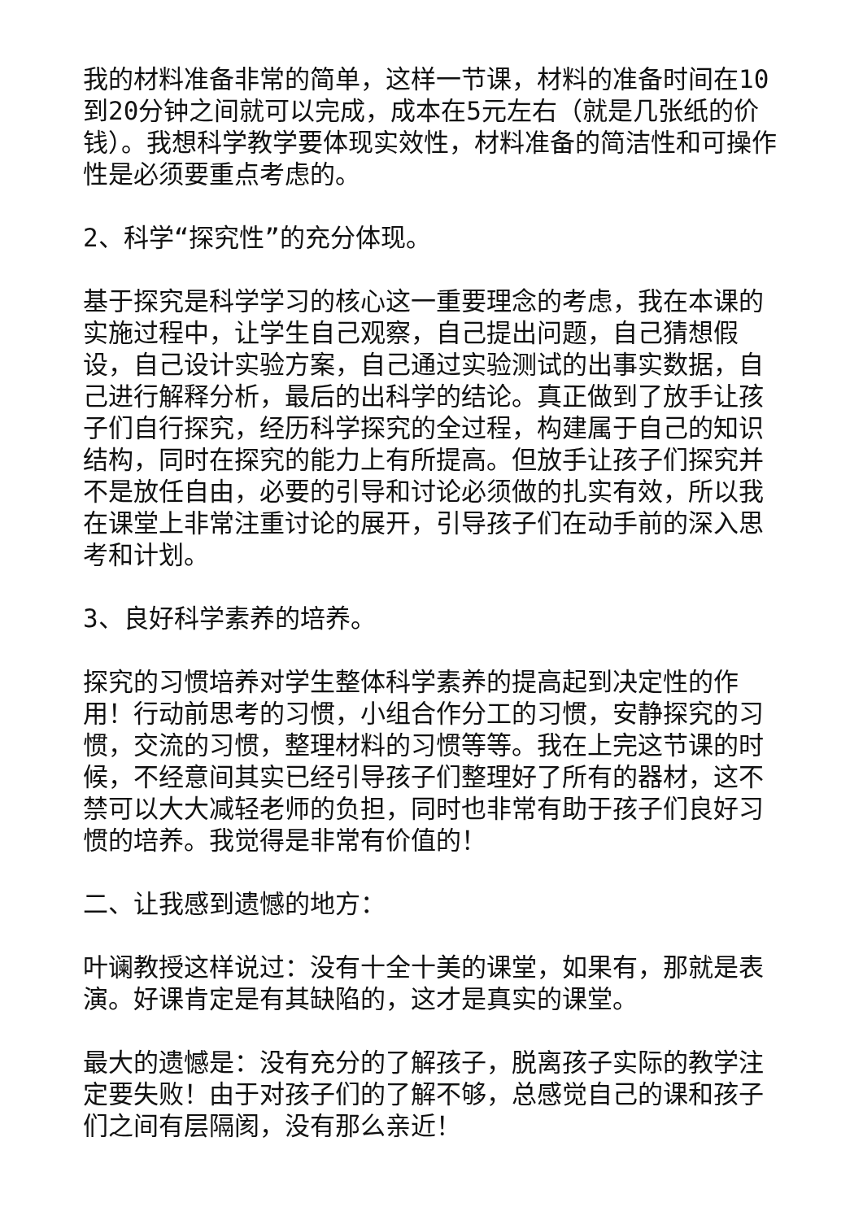我的材料准备非常的简单，这样一节课，材料的准备时间在10到20分钟之间就可以完成，成本在5元左右（就是几张纸的价钱）。我想科学教学要体现实效性，材料准备的简洁性和可操作性是必须要重点考虑的。
2、科学“探究性”的充分体现。
基于探究是科学学习的核心这一重要理念的考虑，我在本课的实施过程中，让学生自己观察，自己提出问题，自己猜想假设，自己设计实验方案，自己通过实验测试的出事实数据，自己进行解释分析，最后的出科学的结论。真正做到了放手让孩子们自行探究，经历科学探究的全过程，构建属于自己的知识结构，同时在探究的能力上有所提高。但放手让孩子们探究并不是放任自由，必要的引导和讨论必须做的扎实有效，所以我在课堂上非常注重讨论的展开，引导孩子们在动手前的深入思考和计划。
3、良好科学素养的培养。
探究的习惯培养对学生整体科学素养的提高起到决定性的作用！行动前思考的习惯，小组合作分工的习惯，安静探究的习惯，交流的习惯，整理材料的习惯等等。我在上完这节课的时候，不经意间其实已经引导孩子们整理好了所有的器材，这不禁可以大大减轻老师的负担，同时也非常有助于孩子们良好习惯的培养。我觉得是非常有价值的！
二、让我感到遗憾的地方：
叶谰教授这样说过：没有十全十美的课堂，如果有，那就是表演。好课肯定是有其缺陷的，这才是真实的课堂。
最大的遗憾是：没有充分的了解孩子，脱离孩子实际的教学注定要失败！由于对孩子们的了解不够，总感觉自己的课和孩子们之间有层隔阂，没有那么亲近！